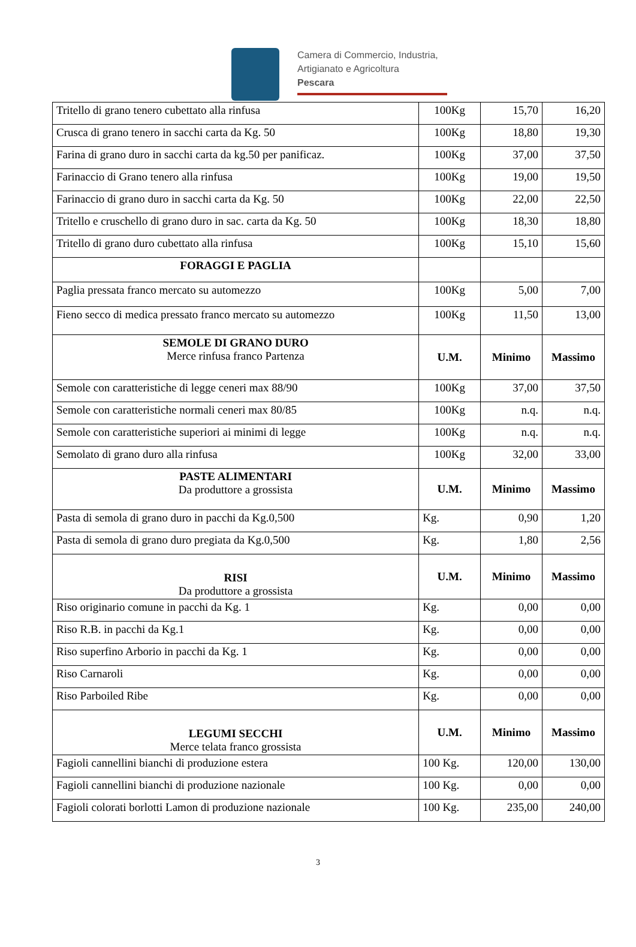Camera di Commercio, Industria,
Artigianato e Agricoltura
Pescara
| Tritello di grano tenero cubettato alla rinfusa | 100Kg | 15,70 | 16,20 |
| Crusca di grano tenero in sacchi carta da Kg. 50 | 100Kg | 18,80 | 19,30 |
| Farina di grano duro in sacchi carta da kg.50 per panificaz. | 100Kg | 37,00 | 37,50 |
| Farinaccio di Grano tenero alla rinfusa | 100Kg | 19,00 | 19,50 |
| Farinaccio di grano duro in sacchi carta da Kg. 50 | 100Kg | 22,00 | 22,50 |
| Tritello e cruschello di grano duro in sac. carta da Kg. 50 | 100Kg | 18,30 | 18,80 |
| Tritello di grano duro cubettato alla rinfusa | 100Kg | 15,10 | 15,60 |
| FORAGGI E PAGLIA | | | |
| Paglia pressata franco mercato su automezzo | 100Kg | 5,00 | 7,00 |
| Fieno secco di medica pressato franco mercato su automezzo | 100Kg | 11,50 | 13,00 |
| SEMOLE DI GRANO DURO Merce rinfusa franco Partenza | U.M. | Minimo | Massimo |
| Semole con caratteristiche di legge ceneri max 88/90 | 100Kg | 37,00 | 37,50 |
| Semole con caratteristiche normali ceneri max 80/85 | 100Kg | n.q. | n.q. |
| Semole con caratteristiche superiori ai minimi di legge | 100Kg | n.q. | n.q. |
| Semolato di grano duro alla rinfusa | 100Kg | 32,00 | 33,00 |
| PASTE ALIMENTARI Da produttore a grossista | U.M. | Minimo | Massimo |
| Pasta di semola di grano duro in pacchi da Kg.0,500 | Kg. | 0,90 | 1,20 |
| Pasta di semola di grano duro pregiata da Kg.0,500 | Kg. | 1,80 | 2,56 |
| RISI Da produttore a grossista | U.M. | Minimo | Massimo |
| Riso originario comune in pacchi da Kg. 1 | Kg. | 0,00 | 0,00 |
| Riso R.B. in pacchi da Kg.1 | Kg. | 0,00 | 0,00 |
| Riso superfino Arborio in pacchi da Kg. 1 | Kg. | 0,00 | 0,00 |
| Riso Carnaroli | Kg. | 0,00 | 0,00 |
| Riso Parboiled Ribe | Kg. | 0,00 | 0,00 |
| LEGUMI SECCHI Merce telata franco grossista | U.M. | Minimo | Massimo |
| Fagioli cannellini bianchi di produzione estera | 100 Kg. | 120,00 | 130,00 |
| Fagioli cannellini bianchi di produzione nazionale | 100 Kg. | 0,00 | 0,00 |
| Fagioli colorati borlotti Lamon di produzione nazionale | 100 Kg. | 235,00 | 240,00 |
3